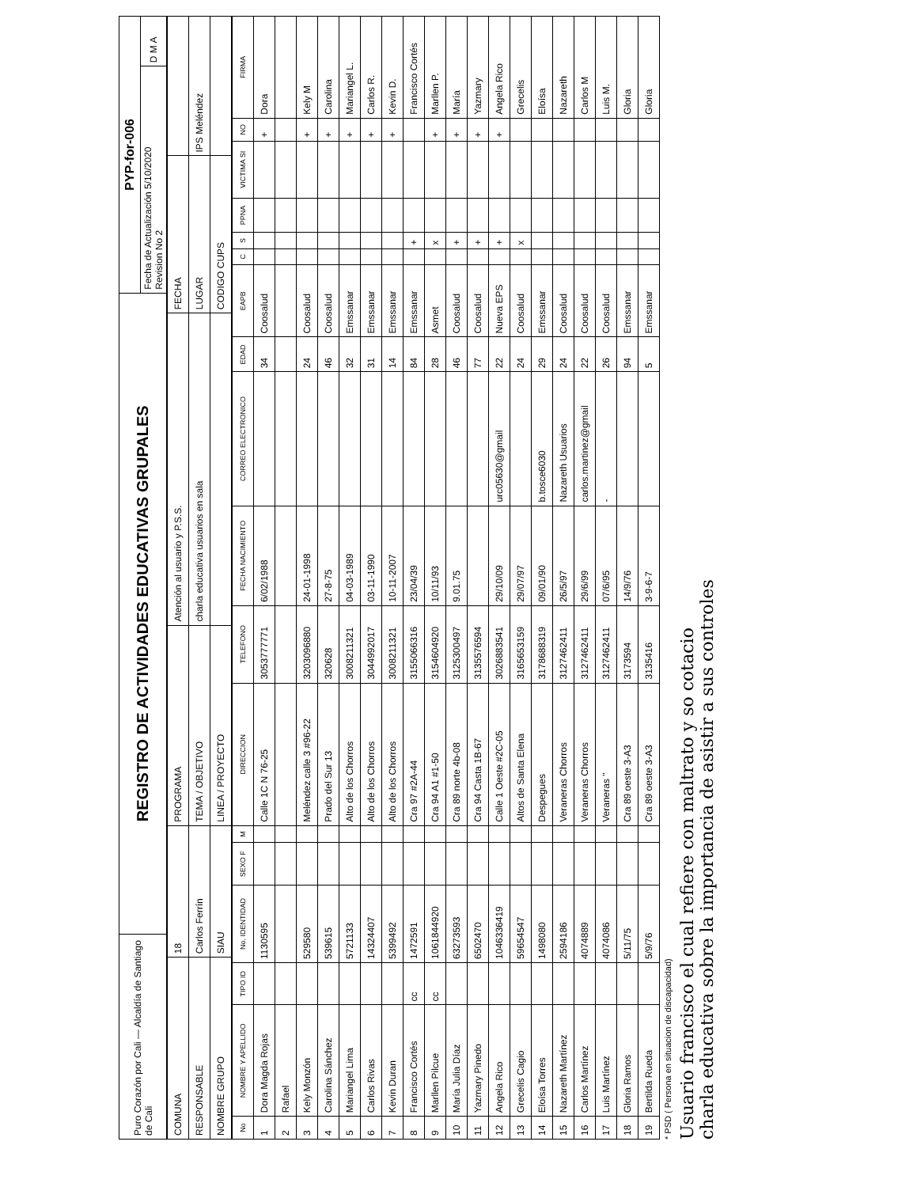| Puro Corazón por Cali — Alcaldía de Santiago de Cali | REGISTRO DE ACTIVIDADES EDUCATIVAS GRUPALES | PYP-for-006 | |
| | | Fecha de Actualización 5/10/2020 Revision No 2 | D M A |
| COMUNA | 18 | PROGRAMA | Atención al usuario y P.S.S. | FECHA | |
| RESPONSABLE | Carlos Ferrín | TEMA / OBJETIVO | charla educativa usuarios en sala | LUGAR | IPS Meléndez |
| NOMBRE GRUPO | SIAU | LINEA / PROYECTO | | CODIGO CUPS | |
| No | NOMBRE Y APELLIDO | TIPO ID | No. IDENTIDAD | SEXO F | M | DIRECCION | TELEFONO | FECHA NACIMIENTO | CORREO ELECTRONICO | EDAD | EAPB | C | S | PPNA | VICTIMA SI | NO | FIRMA |
| --- | --- | --- | --- | --- | --- | --- | --- | --- | --- | --- | --- | --- | --- | --- | --- | --- | --- |
| 1 | Dora Magda Rojas | | 1130595 | | | Calle 1C N 76-25 | 3053777771 | 6/02/1988 | | 34 | Coosalud | | | | | + | Dora |
| 2 | Rafael | | | | | | | | | | | | | | | | |
| 3 | Kely Monzón | | 529580 | | | Meléndez calle 3 #96-22 | 3203096880 | 24-01-1998 | | 24 | Coosalud | | | | | + | Kely M |
| 4 | Carolina Sánchez | | 539615 | | | Prado del Sur 13 | 320628 | 27-8-75 | | 46 | Coosalud | | | | | + | Carolina |
| 5 | Mariangel Lima | | 5721133 | | | Alto de los Chorros | 3008211321 | 04-03-1989 | | 32 | Emssanar | | | | | + | Mariangel L. |
| 6 | Carlos Rivas | | 14324407 | | | Alto de los Chorros | 3044992017 | 03-11-1990 | | 31 | Emssanar | | | | | + | Carlos R. |
| 7 | Kevin Duran | | 5399492 | | | Alto de los Chorros | 3008211321 | 10-11-2007 | | 14 | Emssanar | | | | | + | Kevin D. |
| 8 | Francisco Cortés | cc | 1472591 | | | Cra 97 #2A-44 | 3155066316 | 23/04/39 | | 84 | Emssanar | | + | | | | Francisco Cortés |
| 9 | Marllen Pilcue | cc | 1061844920 | | | Cra 94 A1 #1-50 | 3154604920 | 10/11/93 | | 28 | Asmet | | x | | | + | Marllen P. |
| 10 | María Julia Díaz | | 63273593 | | | Cra 89 norte 4b-08 | 3125300497 | 9.01.75 | | 46 | Coosalud | | + | | | + | María |
| 11 | Yazmary Pinedo | | 6502470 | | | Cra 94 Casta 1B-67 | 3135576594 | | | 77 | Coosalud | | + | | | + | Yazmary |
| 12 | Angela Rico | | 1046336419 | | | Calle 1 Oeste #2C-05 | 3026883541 | 29/10/09 | urc05630@gmail | 22 | Nueva EPS | | + | | | + | Angela Rico |
| 13 | Grecelis Cagio | | 59654547 | | | Altos de Santa Elena | 3165653159 | 29/07/97 | | 24 | Coosalud | | x | | | | Grecelis |
| 14 | Eloísa Torres | | 1498080 | | | Despegues | 3178688319 | 09/01/90 | b.tosce6030 | 29 | Emssanar | | | | | | Eloísa |
| 15 | Nazareth Martínez | | 2594186 | | | Veraneras Chorros | 3127462411 | 26/5/97 | Nazareth Usuarios | 24 | Coosalud | | | | | | Nazareth |
| 16 | Carlos Martínez | | 4074889 | | | Veraneras Chorros | 3127462411 | 29/6/99 | carlos.martinez@gmail | 22 | Coosalud | | | | | | Carlos M |
| 17 | Luis Martínez | | 4074086 | | | Veraneras " | 3127462411 | 07/6/95 | - | 26 | Coosalud | | | | | | Luis M. |
| 18 | Gloria Ramos | | 5/11/75 | | | Cra 89 oeste 3-A3 | 3173594 | 14/9/76 | | 94 | Emssanar | | | | | | Gloria |
| 19 | Bertilda Rueda | | 5/9/76 | | | Cra 89 oeste 3-A3 | 3135416 | 3-9-6-7 | | 5 | Emssanar | | | | | | Gloria |
* PSD ( Persona en situacion de discapacidad)
Usuario francisco el cual refiere con maltrato y so cotacio
charla educativa sobre la importancia de asistir a sus controles